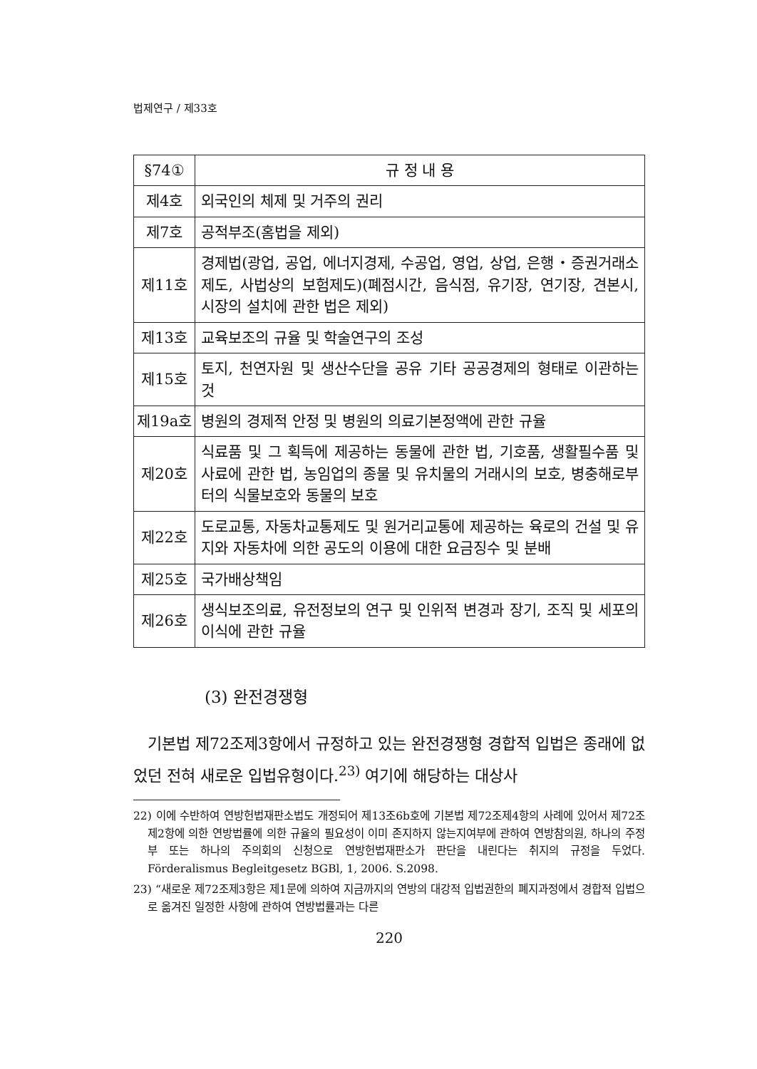법제연구 / 제33호
| §74① | 규 정 내 용 |
| --- | --- |
| 제4호 | 외국인의 체제 및 거주의 권리 |
| 제7호 | 공적부조(홈법을 제외) |
| 제11호 | 경제법(광업, 공업, 에너지경제, 수공업, 영업, 상업, 은행・증권거래소제도, 사법상의 보험제도)(폐점시간, 음식점, 유기장, 연기장, 견본시, 시장의 설치에 관한 법은 제외) |
| 제13호 | 교육보조의 규율 및 학술연구의 조성 |
| 제15호 | 토지, 천연자원 및 생산수단을 공유 기타 공공경제의 형태로 이관하는 것 |
| 제19a호 | 병원의 경제적 안정 및 병원의 의료기본정액에 관한 규율 |
| 제20호 | 식료품 및 그 획득에 제공하는 동물에 관한 법, 기호품, 생활필수품 및 사료에 관한 법, 농임업의 종물 및 유치물의 거래시의 보호, 병충해로부터의 식물보호와 동물의 보호 |
| 제22호 | 도로교통, 자동차교통제도 및 원거리교통에 제공하는 육로의 건설 및 유지와 자동차에 의한 공도의 이용에 대한 요금징수 및 분배 |
| 제25호 | 국가배상책임 |
| 제26호 | 생식보조의료, 유전정보의 연구 및 인위적 변경과 장기, 조직 및 세포의 이식에 관한 규율 |
(3) 완전경쟁형
기본법 제72조제3항에서 규정하고 있는 완전경쟁형 경합적 입법은 종래에 없었던 전혀 새로운 입법유형이다.<sup>23)</sup> 여기에 해당하는 대상사
22) 이에 수반하여 연방헌법재판소법도 개정되어 제13조6b호에 기본법 제72조제4항의 사례에 있어서 제72조제2항에 의한 연방법률에 의한 규율의 필요성이 이미 존지하지 않는지여부에 관하여 연방참의원, 하나의 주정부 또는 하나의 주의회의 신청으로 연방헌법재판소가 판단을 내린다는 취지의 규정을 두었다. Förderalismus Begleitgesetz BGBl, 1, 2006. S.2098.
23) “새로운 제72조제3항은 제1문에 의하여 지금까지의 연방의 대강적 입법권한의 폐지과정에서 경합적 입법으로 옮겨진 일정한 사항에 관하여 연방법률과는 다른
220